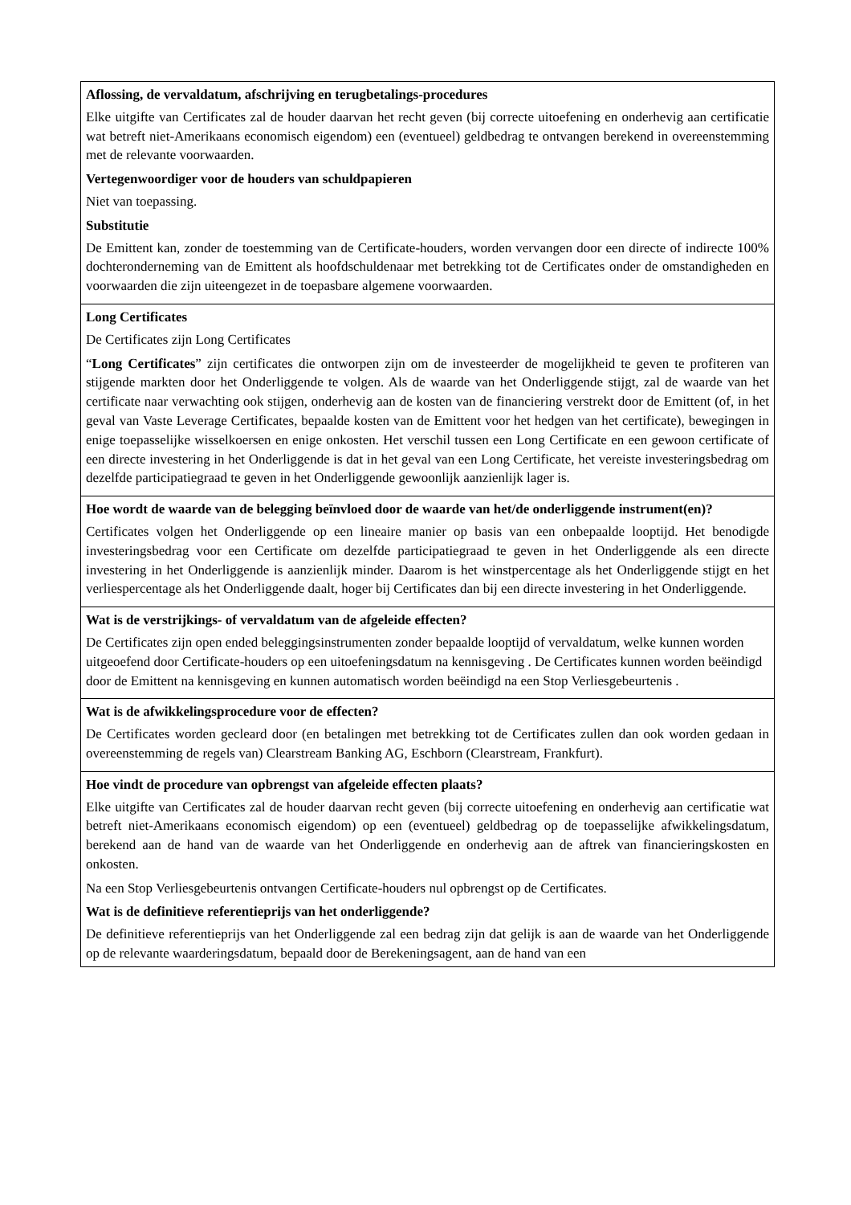| Aflossing, de vervaldatum, afschrijving en terugbetalings-procedures Elke uitgifte van Certificates zal de houder daarvan het recht geven (bij correcte uitoefening en onderhevig aan certificatie wat betreft niet-Amerikaans economisch eigendom) een (eventueel) geldbedrag te ontvangen berekend in overeenstemming met de relevante voorwaarden. Vertegenwoordiger voor de houders van schuldpapieren Niet van toepassing. Substitutie De Emittent kan, zonder de toestemming van de Certificate-houders, worden vervangen door een directe of indirecte 100% dochteronderneming van de Emittent als hoofdschuldenaar met betrekking tot de Certificates onder de omstandigheden en voorwaarden die zijn uiteengezet in de toepasbare algemene voorwaarden. |
| Long Certificates De Certificates zijn Long Certificates “ Long Certificates ” zijn certificates die ontworpen zijn om de investeerder de mogelijkheid te geven te profiteren van stijgende markten door het Onderliggende te volgen. Als de waarde van het Onderliggende stijgt, zal de waarde van het certificate naar verwachting ook stijgen, onderhevig aan de kosten van de financiering verstrekt door de Emittent (of, in het geval van Vaste Leverage Certificates, bepaalde kosten van de Emittent voor het hedgen van het certificate), bewegingen in enige toepasselijke wisselkoersen en enige onkosten. Het verschil tussen een Long Certificate en een gewoon certificate of een directe investering in het Onderliggende is dat in het geval van een Long Certificate, het vereiste investeringsbedrag om dezelfde participatiegraad te geven in het Onderliggende gewoonlijk aanzienlijk lager is. |
| Hoe wordt de waarde van de belegging beïnvloed door de waarde van het/de onderliggende instrument(en)? Certificates volgen het Onderliggende op een lineaire manier op basis van een onbepaalde looptijd. Het benodigde investeringsbedrag voor een Certificate om dezelfde participatiegraad te geven in het Onderliggende als een directe investering in het Onderliggende is aanzienlijk minder. Daarom is het winstpercentage als het Onderliggende stijgt en het verliespercentage als het Onderliggende daalt, hoger bij Certificates dan bij een directe investering in het Onderliggende. |
| Wat is de verstrijkings- of vervaldatum van de afgeleide effecten? De Certificates zijn open ended beleggingsinstrumenten zonder bepaalde looptijd of vervaldatum, welke kunnen worden uitgeoefend door Certificate-houders op een uitoefeningsdatum na kennisgeving . De Certificates kunnen worden beëindigd door de Emittent na kennisgeving en kunnen automatisch worden beëindigd na een Stop Verliesgebeurtenis . |
| Wat is de afwikkelingsprocedure voor de effecten? De Certificates worden gecleard door (en betalingen met betrekking tot de Certificates zullen dan ook worden gedaan in overeenstemming de regels van) Clearstream Banking AG, Eschborn (Clearstream, Frankfurt). |
| Hoe vindt de procedure van opbrengst van afgeleide effecten plaats? Elke uitgifte van Certificates zal de houder daarvan recht geven (bij correcte uitoefening en onderhevig aan certificatie wat betreft niet-Amerikaans economisch eigendom) op een (eventueel) geldbedrag op de toepasselijke afwikkelingsdatum, berekend aan de hand van de waarde van het Onderliggende en onderhevig aan de aftrek van financieringskosten en onkosten. Na een Stop Verliesgebeurtenis ontvangen Certificate-houders nul opbrengst op de Certificates. Wat is de definitieve referentieprijs van het onderliggende? De definitieve referentieprijs van het Onderliggende zal een bedrag zijn dat gelijk is aan de waarde van het Onderliggende op de relevante waarderingsdatum, bepaald door de Berekeningsagent, aan de hand van een |